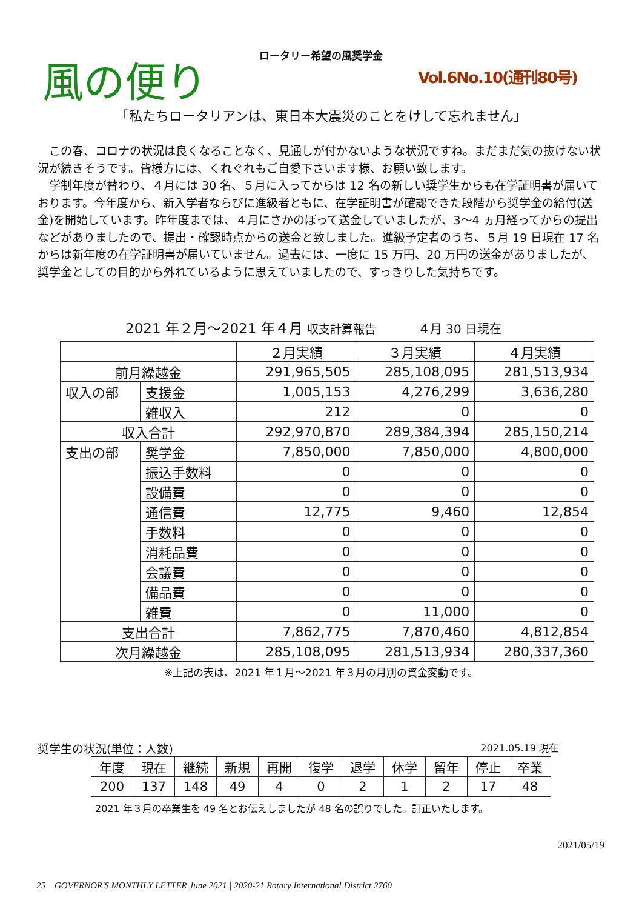ロータリー希望の風奨学金
風の便り
Vol.6No.10(通刊80号)
「私たちロータリアンは、東日本大震災のことをけして忘れません」
　この春、コロナの状況は良くなることなく、見通しが付かないような状況ですね。まだまだ気の抜けない状況が続きそうです。皆様方には、くれぐれもご自愛下さいます様、お願い致します。
　学制年度が替わり、４月には 30 名、５月に入ってからは 12 名の新しい奨学生からも在学証明書が届いております。今年度から、新入学者ならびに進級者ともに、在学証明書が確認できた段階から奨学金の給付(送金)を開始しています。昨年度までは、４月にさかのぼって送金していましたが、3～4 ヵ月経ってからの提出などがありましたので、提出・確認時点からの送金と致しました。進級予定者のうち、５月 19 日現在 17 名からは新年度の在学証明書が届いていません。過去には、一度に 15 万円、20 万円の送金がありましたが、奨学金としての目的から外れているように思えていましたので、すっきりした気持ちです。
2021 年２月～2021 年４月 収支計算報告　　　４月 30 日現在
| | | ２月実績 | ３月実績 | ４月実績 |
| 前月繰越金 | | 291,965,505 | 285,108,095 | 281,513,934 |
| 収入の部 | 支援金 | 1,005,153 | 4,276,299 | 3,636,280 |
| | 雑収入 | 212 | 0 | 0 |
| 収入合計 | | 292,970,870 | 289,384,394 | 285,150,214 |
| 支出の部 | 奨学金 | 7,850,000 | 7,850,000 | 4,800,000 |
| | 振込手数料 | 0 | 0 | 0 |
| | 設備費 | 0 | 0 | 0 |
| | 通信費 | 12,775 | 9,460 | 12,854 |
| | 手数料 | 0 | 0 | 0 |
| | 消耗品費 | 0 | 0 | 0 |
| | 会議費 | 0 | 0 | 0 |
| | 備品費 | 0 | 0 | 0 |
| | 雑費 | 0 | 11,000 | 0 |
| 支出合計 | | 7,862,775 | 7,870,460 | 4,812,854 |
| 次月繰越金 | | 285,108,095 | 281,513,934 | 280,337,360 |
※上記の表は、2021 年１月～2021 年３月の月別の資金変動です。
奨学生の状況(単位：人数) 2021.05.19 現在
| 年度 | 現在 | 継続 | 新規 | 再開 | 復学 | 退学 | 休学 | 留年 | 停止 | 卒業 |
| 200 | 137 | 148 | 49 | 4 | 0 | 2 | 1 | 2 | 17 | 48 |
2021 年３月の卒業生を 49 名とお伝えしましたが 48 名の誤りでした。訂正いたします。
2021/05/19
25　GOVERNOR'S MONTHLY LETTER June 2021 | 2020-21 Rotary International District 2760